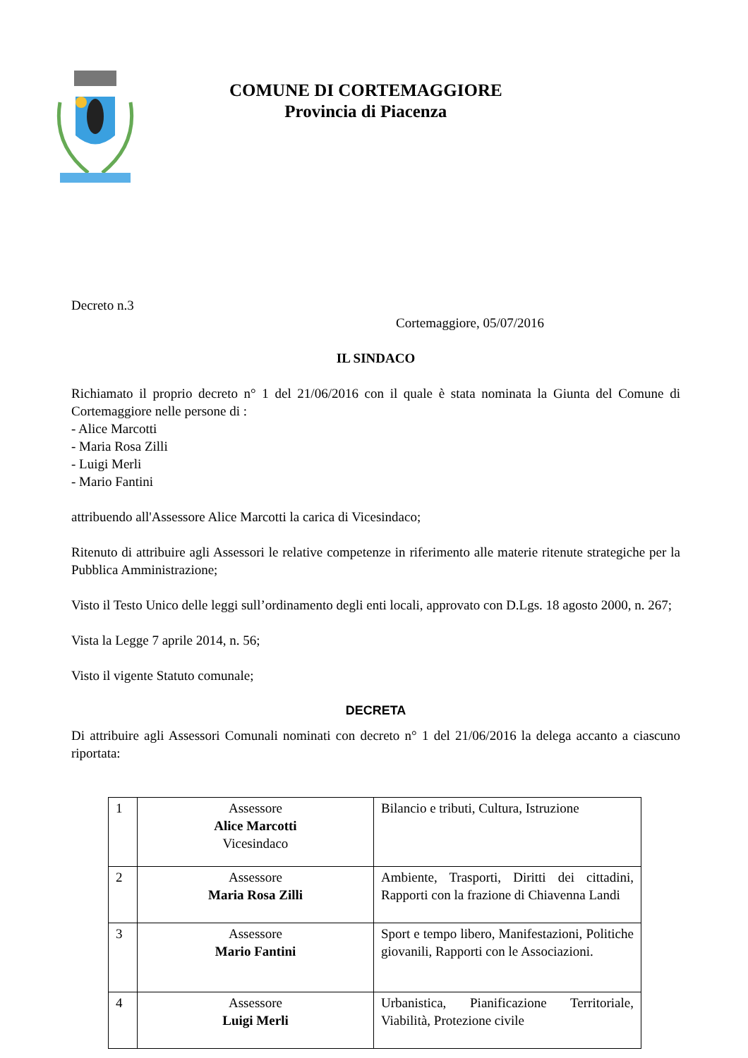COMUNE DI CORTEMAGGIORE
Provincia di Piacenza
Decreto n.3
Cortemaggiore, 05/07/2016
IL SINDACO
Richiamato il proprio decreto n° 1 del 21/06/2016 con il quale è stata nominata la Giunta del Comune di Cortemaggiore nelle persone di :
- Alice Marcotti
- Maria Rosa Zilli
- Luigi Merli
- Mario Fantini
attribuendo all'Assessore Alice Marcotti la carica di Vicesindaco;
Ritenuto di attribuire agli Assessori le relative competenze in riferimento alle materie ritenute strategiche per la Pubblica Amministrazione;
Visto il Testo Unico delle leggi sull’ordinamento degli enti locali, approvato con D.Lgs. 18 agosto 2000, n. 267;
Vista la Legge 7 aprile 2014, n. 56;
Visto il vigente Statuto comunale;
DECRETA
Di attribuire agli Assessori Comunali nominati con decreto n° 1 del 21/06/2016 la delega accanto a ciascuno riportata:
| 1 | Assessore Alice Marcotti Vicesindaco | Bilancio e tributi, Cultura, Istruzione |
| 2 | Assessore Maria Rosa Zilli | Ambiente, Trasporti, Diritti dei cittadini, Rapporti con la frazione di Chiavenna Landi |
| 3 | Assessore Mario Fantini | Sport e tempo libero, Manifestazioni, Politiche giovanili, Rapporti con le Associazioni. |
| 4 | Assessore Luigi Merli | Urbanistica, Pianificazione Territoriale, Viabilità, Protezione civile |